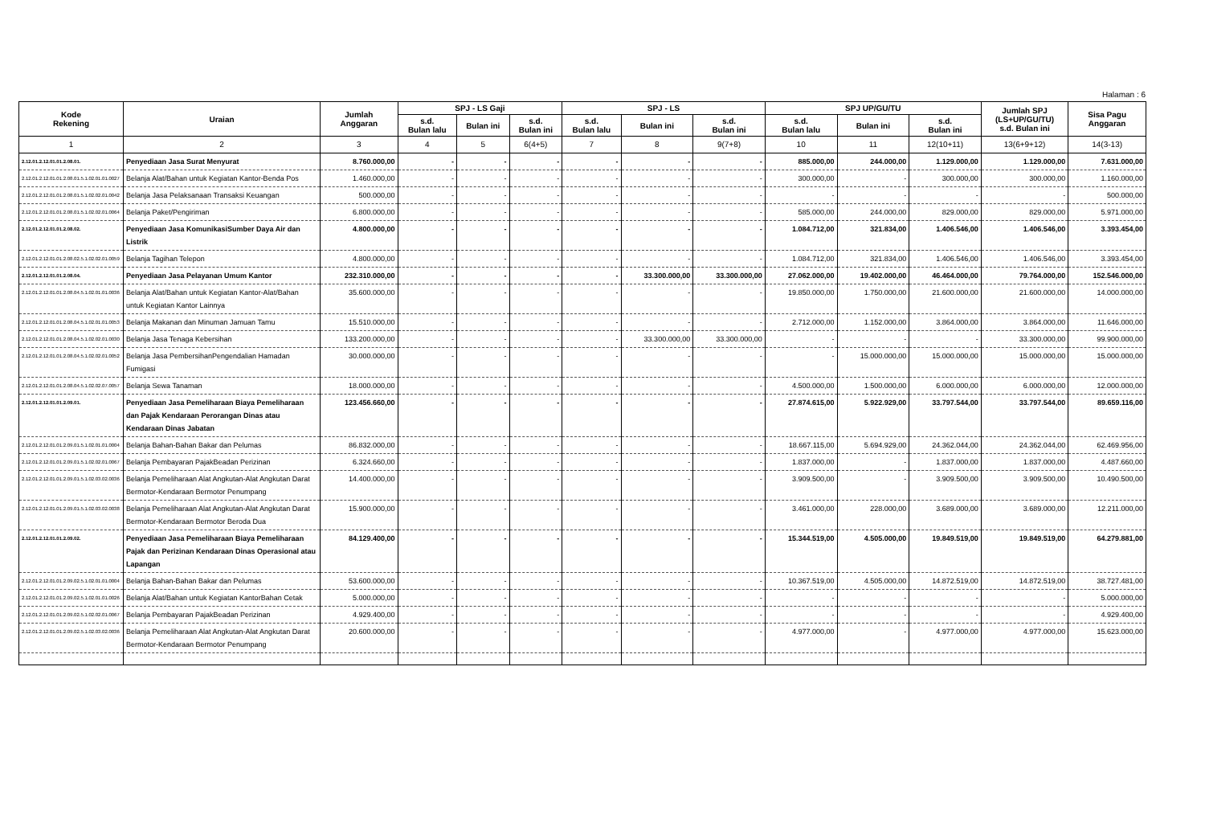Halaman : 6
| Kode Rekening | Uraian | Jumlah Anggaran | SPJ - LS Gaji | | | SPJ - LS | | | SPJ UP/GU/TU | | | Jumlah SPJ (LS+UP/GU/TU) s.d. Bulan ini | Sisa Pagu Anggaran |
| --- | --- | --- | --- | --- | --- | --- | --- | --- | --- | --- | --- | --- | --- |
| | | | s.d. Bulan lalu | Bulan ini | s.d. Bulan ini | s.d. Bulan lalu | Bulan ini | s.d. Bulan ini | s.d. Bulan lalu | Bulan ini | s.d. Bulan ini | | |
| 1 | 2 | 3 | 4 | 5 | 6(4+5) | 7 | 8 | 9(7+8) | 10 | 11 | 12(10+11) | 13(6+9+12) | 14(3-13) |
| 2.12.01.2.12.01.01.2.08.01. | Penyediaan Jasa Surat Menyurat | 8.760.000,00 | - | - | - | - | - | - | 885.000,00 | 244.000,00 | 1.129.000,00 | 1.129.000,00 | 7.631.000,00 |
| 2.12.01.2.12.01.01.2.08.01.5.1.02.01.01.0027 | Belanja Alat/Bahan untuk Kegiatan Kantor-Benda Pos | 1.460.000,00 | - | - | - | - | - | - | 300.000,00 | - | 300.000,00 | 300.000,00 | 1.160.000,00 |
| 2.12.01.2.12.01.01.2.08.01.5.1.02.02.01.0042 | Belanja Jasa Pelaksanaan Transaksi Keuangan | 500.000,00 | - | - | - | - | - | - | - | - | - | - | 500.000,00 |
| 2.12.01.2.12.01.01.2.08.01.5.1.02.02.01.0064 | Belanja Paket/Pengiriman | 6.800.000,00 | - | - | - | - | - | - | 585.000,00 | 244.000,00 | 829.000,00 | 829.000,00 | 5.971.000,00 |
| 2.12.01.2.12.01.01.2.08.02. | Penyediaan Jasa KomunikasiSumber Daya Air dan Listrik | 4.800.000,00 | - | - | - | - | - | - | 1.084.712,00 | 321.834,00 | 1.406.546,00 | 1.406.546,00 | 3.393.454,00 |
| 2.12.01.2.12.01.01.2.08.02.5.1.02.02.01.0059 | Belanja Tagihan Telepon | 4.800.000,00 | - | - | - | - | - | - | 1.084.712,00 | 321.834,00 | 1.406.546,00 | 1.406.546,00 | 3.393.454,00 |
| 2.12.01.2.12.01.01.2.08.04. | Penyediaan Jasa Pelayanan Umum Kantor | 232.310.000,00 | - | - | - | - | 33.300.000,00 | 33.300.000,00 | 27.062.000,00 | 19.402.000,00 | 46.464.000,00 | 79.764.000,00 | 152.546.000,00 |
| 2.12.01.2.12.01.01.2.08.04.5.1.02.01.01.0036 | Belanja Alat/Bahan untuk Kegiatan Kantor-Alat/Bahan untuk Kegiatan Kantor Lainnya | 35.600.000,00 | - | - | - | - | - | - | 19.850.000,00 | 1.750.000,00 | 21.600.000,00 | 21.600.000,00 | 14.000.000,00 |
| 2.12.01.2.12.01.01.2.08.04.5.1.02.01.01.0053 | Belanja Makanan dan Minuman Jamuan Tamu | 15.510.000,00 | - | - | - | - | - | - | 2.712.000,00 | 1.152.000,00 | 3.864.000,00 | 3.864.000,00 | 11.646.000,00 |
| 2.12.01.2.12.01.01.2.08.04.5.1.02.02.01.0030 | Belanja Jasa Tenaga Kebersihan | 133.200.000,00 | - | - | - | - | 33.300.000,00 | 33.300.000,00 | - | - | - | 33.300.000,00 | 99.900.000,00 |
| 2.12.01.2.12.01.01.2.08.04.5.1.02.02.01.0052 | Belanja Jasa PembersihanPengendalian Hamadan Fumigasi | 30.000.000,00 | - | - | - | - | - | - | - | 15.000.000,00 | 15.000.000,00 | 15.000.000,00 | 15.000.000,00 |
| 2.12.01.2.12.01.01.2.08.04.5.1.02.02.07.0057 | Belanja Sewa Tanaman | 18.000.000,00 | - | - | - | - | - | - | 4.500.000,00 | 1.500.000,00 | 6.000.000,00 | 6.000.000,00 | 12.000.000,00 |
| 2.12.01.2.12.01.01.2.09.01. | Penyediaan Jasa Pemeliharaan Biaya Pemeliharaan dan Pajak Kendaraan Perorangan Dinas atau Kendaraan Dinas Jabatan | 123.456.660,00 | - | - | - | - | - | - | 27.874.615,00 | 5.922.929,00 | 33.797.544,00 | 33.797.544,00 | 89.659.116,00 |
| 2.12.01.2.12.01.01.2.09.01.5.1.02.01.01.0004 | Belanja Bahan-Bahan Bakar dan Pelumas | 86.832.000,00 | - | - | - | - | - | - | 18.667.115,00 | 5.694.929,00 | 24.362.044,00 | 24.362.044,00 | 62.469.956,00 |
| 2.12.01.2.12.01.01.2.09.01.5.1.02.02.01.0067 | Belanja Pembayaran PajakBeadan Perizinan | 6.324.660,00 | - | - | - | - | - | - | 1.837.000,00 | - | 1.837.000,00 | 1.837.000,00 | 4.487.660,00 |
| 2.12.01.2.12.01.01.2.09.01.5.1.02.03.02.0036 | Belanja Pemeliharaan Alat Angkutan-Alat Angkutan Darat Bermotor-Kendaraan Bermotor Penumpang | 14.400.000,00 | - | - | - | - | - | - | 3.909.500,00 | - | 3.909.500,00 | 3.909.500,00 | 10.490.500,00 |
| 2.12.01.2.12.01.01.2.09.01.5.1.02.03.02.0038 | Belanja Pemeliharaan Alat Angkutan-Alat Angkutan Darat Bermotor-Kendaraan Bermotor Beroda Dua | 15.900.000,00 | - | - | - | - | - | - | 3.461.000,00 | 228.000,00 | 3.689.000,00 | 3.689.000,00 | 12.211.000,00 |
| 2.12.01.2.12.01.01.2.09.02. | Penyediaan Jasa Pemeliharaan Biaya Pemeliharaan Pajak dan Perizinan Kendaraan Dinas Operasional atau Lapangan | 84.129.400,00 | - | - | - | - | - | - | 15.344.519,00 | 4.505.000,00 | 19.849.519,00 | 19.849.519,00 | 64.279.881,00 |
| 2.12.01.2.12.01.01.2.09.02.5.1.02.01.01.0004 | Belanja Bahan-Bahan Bakar dan Pelumas | 53.600.000,00 | - | - | - | - | - | - | 10.367.519,00 | 4.505.000,00 | 14.872.519,00 | 14.872.519,00 | 38.727.481,00 |
| 2.12.01.2.12.01.01.2.09.02.5.1.02.01.01.0026 | Belanja Alat/Bahan untuk Kegiatan KantorBahan Cetak | 5.000.000,00 | - | - | - | - | - | - | - | - | - | - | 5.000.000,00 |
| 2.12.01.2.12.01.01.2.09.02.5.1.02.02.01.0067 | Belanja Pembayaran PajakBeadan Perizinan | 4.929.400,00 | - | - | - | - | - | - | - | - | - | - | 4.929.400,00 |
| 2.12.01.2.12.01.01.2.09.02.5.1.02.03.02.0036 | Belanja Pemeliharaan Alat Angkutan-Alat Angkutan Darat Bermotor-Kendaraan Bermotor Penumpang | 20.600.000,00 | - | - | - | - | - | - | 4.977.000,00 | - | 4.977.000,00 | 4.977.000,00 | 15.623.000,00 |